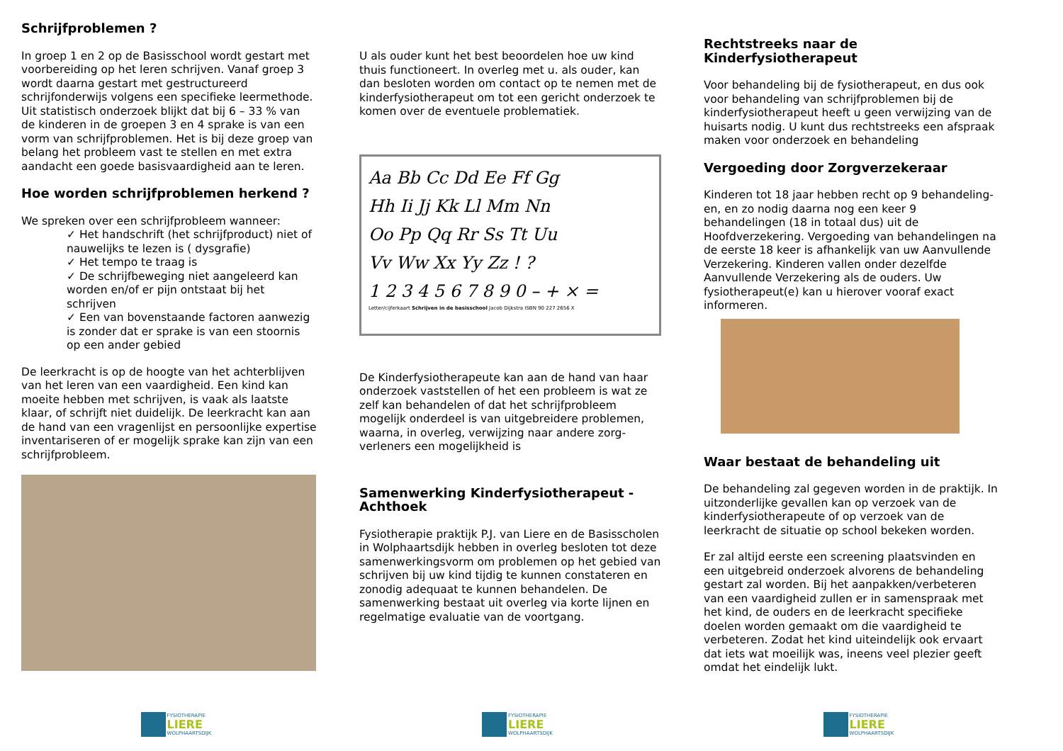Schrijfproblemen ?
In groep 1 en 2 op de Basisschool wordt gestart met voorbereiding op het leren schrijven. Vanaf groep 3 wordt daarna gestart met gestructureerd schrijfonderwijs volgens een specifieke leermethode. Uit statistisch onderzoek blijkt dat bij 6 – 33 % van de kinderen in de groepen 3 en 4 sprake is van een vorm van schrijfproblemen. Het is bij deze groep van belang het probleem vast te stellen en met extra aandacht een goede basisvaardigheid aan te leren.
Hoe worden schrijfproblemen herkend ?
We spreken over een schrijfprobleem wanneer:
✓ Het handschrift (het schrijfproduct) niet of nauwelijks te lezen is ( dysgrafie)
✓ Het tempo te traag is
✓ De schrijfbeweging niet aangeleerd kan worden en/of er pijn ontstaat bij het schrijven
✓ Een van bovenstaande factoren aanwezig is zonder dat er sprake is van een stoornis op een ander gebied
De leerkracht is op de hoogte van het achterblijven van het leren van een vaardigheid. Een kind kan moeite hebben met schrijven, is vaak als laatste klaar, of schrijft niet duidelijk. De leerkracht kan aan de hand van een vragenlijst en persoonlijke expertise inventariseren of er mogelijk sprake kan zijn van een schrijfprobleem.
FYSIOTHERAPIE
LIERE
WOLPHAARTSDIJK
U als ouder kunt het best beoordelen hoe uw kind thuis functioneert. In overleg met u. als ouder, kan dan besloten worden om contact op te nemen met de kinderfysiotherapeut om tot een gericht onderzoek te komen over de eventuele problematiek.
Aa Bb Cc Dd Ee Ff Gg
Hh Ii Jj Kk Ll Mm Nn
Oo Pp Qq Rr Ss Tt Uu
Vv Ww Xx Yy Zz ! ?
1 2 3 4 5 6 7 8 9 0 – + × =
Letter/cijferkaart Schrijven in de basisschool Jacob Dijkstra ISBN 90 227 2656 X
De Kinderfysiotherapeute kan aan de hand van haar onderzoek vaststellen of het een probleem is wat ze zelf kan behandelen of dat het schrijfprobleem mogelijk onderdeel is van uitgebreidere problemen, waarna, in overleg, verwijzing naar andere zorg-verleners een mogelijkheid is
Samenwerking Kinderfysiotherapeut - Achthoek
Fysiotherapie praktijk P.J. van Liere en de Basisscholen in Wolphaartsdijk hebben in overleg besloten tot deze samenwerkingsvorm om problemen op het gebied van schrijven bij uw kind tijdig te kunnen constateren en zonodig adequaat te kunnen behandelen. De samenwerking bestaat uit overleg via korte lijnen en regelmatige evaluatie van de voortgang.
FYSIOTHERAPIE
LIERE
WOLPHAARTSDIJK
Rechtstreeks naar de Kinderfysiotherapeut
Voor behandeling bij de fysiotherapeut, en dus ook voor behandeling van schrijfproblemen bij de kinderfysiotherapeut heeft u geen verwijzing van de huisarts nodig. U kunt dus rechtstreeks een afspraak maken voor onderzoek en behandeling
Vergoeding door Zorgverzekeraar
Kinderen tot 18 jaar hebben recht op 9 behandeling-en, en zo nodig daarna nog een keer 9 behandelingen (18 in totaal dus) uit de Hoofdverzekering. Vergoeding van behandelingen na de eerste 18 keer is afhankelijk van uw Aanvullende Verzekering. Kinderen vallen onder dezelfde Aanvullende Verzekering als de ouders. Uw fysiotherapeut(e) kan u hierover vooraf exact informeren.
Waar bestaat de behandeling uit
De behandeling zal gegeven worden in de praktijk. In uitzonderlijke gevallen kan op verzoek van de kinderfysiotherapeute of op verzoek van de leerkracht de situatie op school bekeken worden.
Er zal altijd eerste een screening plaatsvinden en een uitgebreid onderzoek alvorens de behandeling gestart zal worden. Bij het aanpakken/verbeteren van een vaardigheid zullen er in samenspraak met het kind, de ouders en de leerkracht specifieke doelen worden gemaakt om die vaardigheid te verbeteren. Zodat het kind uiteindelijk ook ervaart dat iets wat moeilijk was, ineens veel plezier geeft omdat het eindelijk lukt.
FYSIOTHERAPIE
LIERE
WOLPHAARTSDIJK